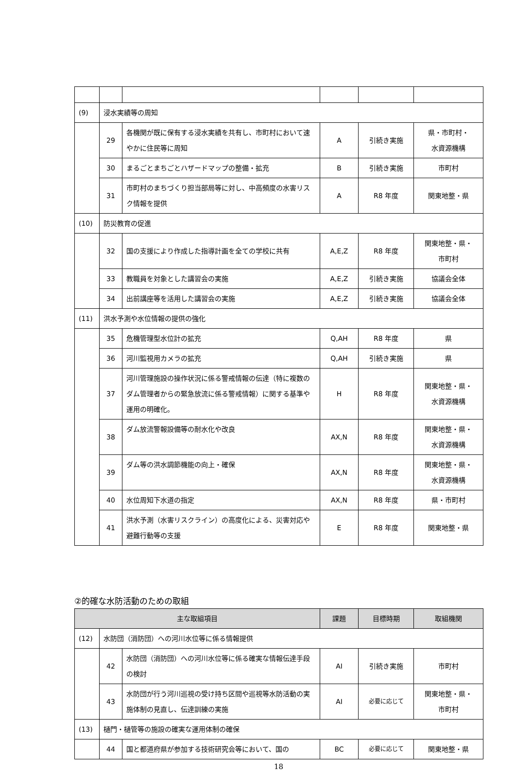| (9) | 浸水実績等の周知 | | | | |
| | 29 | 各機関が既に保有する浸水実績を共有し、市町村において速やかに住民等に周知 | A | 引続き実施 | 県・市町村・ 水資源機構 |
| | 30 | まるごとまちごとハザードマップの整備・拡充 | B | 引続き実施 | 市町村 |
| | 31 | 市町村のまちづくり担当部局等に対し、中高頻度の水害リスク情報を提供 | A | R8 年度 | 関東地整・県 |
| (10) | 防災教育の促進 | | | | |
| | 32 | 国の支援により作成した指導計画を全ての学校に共有 | A,E,Z | R8 年度 | 関東地整・県・ 市町村 |
| | 33 | 教職員を対象とした講習会の実施 | A,E,Z | 引続き実施 | 協議会全体 |
| | 34 | 出前講座等を活用した講習会の実施 | A,E,Z | 引続き実施 | 協議会全体 |
| (11) | 洪水予測や水位情報の提供の強化 | | | | |
| | 35 | 危機管理型水位計の拡充 | Q,AH | R8 年度 | 県 |
| | 36 | 河川監視用カメラの拡充 | Q,AH | 引続き実施 | 県 |
| | 37 | 河川管理施設の操作状況に係る警戒情報の伝達（特に複数のダム管理者からの緊急放流に係る警戒情報）に関する基準や運用の明確化。 | H | R8 年度 | 関東地整・県・ 水資源機構 |
| | 38 | ダム放流警報設備等の耐水化や改良 | AX,N | R8 年度 | 関東地整・県・ 水資源機構 |
| | 39 | ダム等の洪水調節機能の向上・確保 | AX,N | R8 年度 | 関東地整・県・ 水資源機構 |
| | 40 | 水位周知下水道の指定 | AX,N | R8 年度 | 県・市町村 |
| | 41 | 洪水予測（水害リスクライン）の高度化による、災害対応や避難行動等の支援 | E | R8 年度 | 関東地整・県 |
②的確な水防活動のための取組
| 主な取組項目 | | | 課題 | 目標時期 | 取組機関 |
| --- | --- | --- | --- | --- | --- |
| (12) | 水防団（消防団）への河川水位等に係る情報提供 | | | | |
| | 42 | 水防団（消防団）への河川水位等に係る確実な情報伝達手段の検討 | AI | 引続き実施 | 市町村 |
| | 43 | 水防団が行う河川巡視の受け持ち区間や巡視等水防活動の実施体制の見直し、伝達訓練の実施 | AI | 必要に応じて | 関東地整・県・ 市町村 |
| (13) | 樋門・樋管等の施設の確実な運用体制の確保 | | | | |
| | 44 | 国と都道府県が参加する技術研究会等において、国の | BC | 必要に応じて | 関東地整・県 |
18